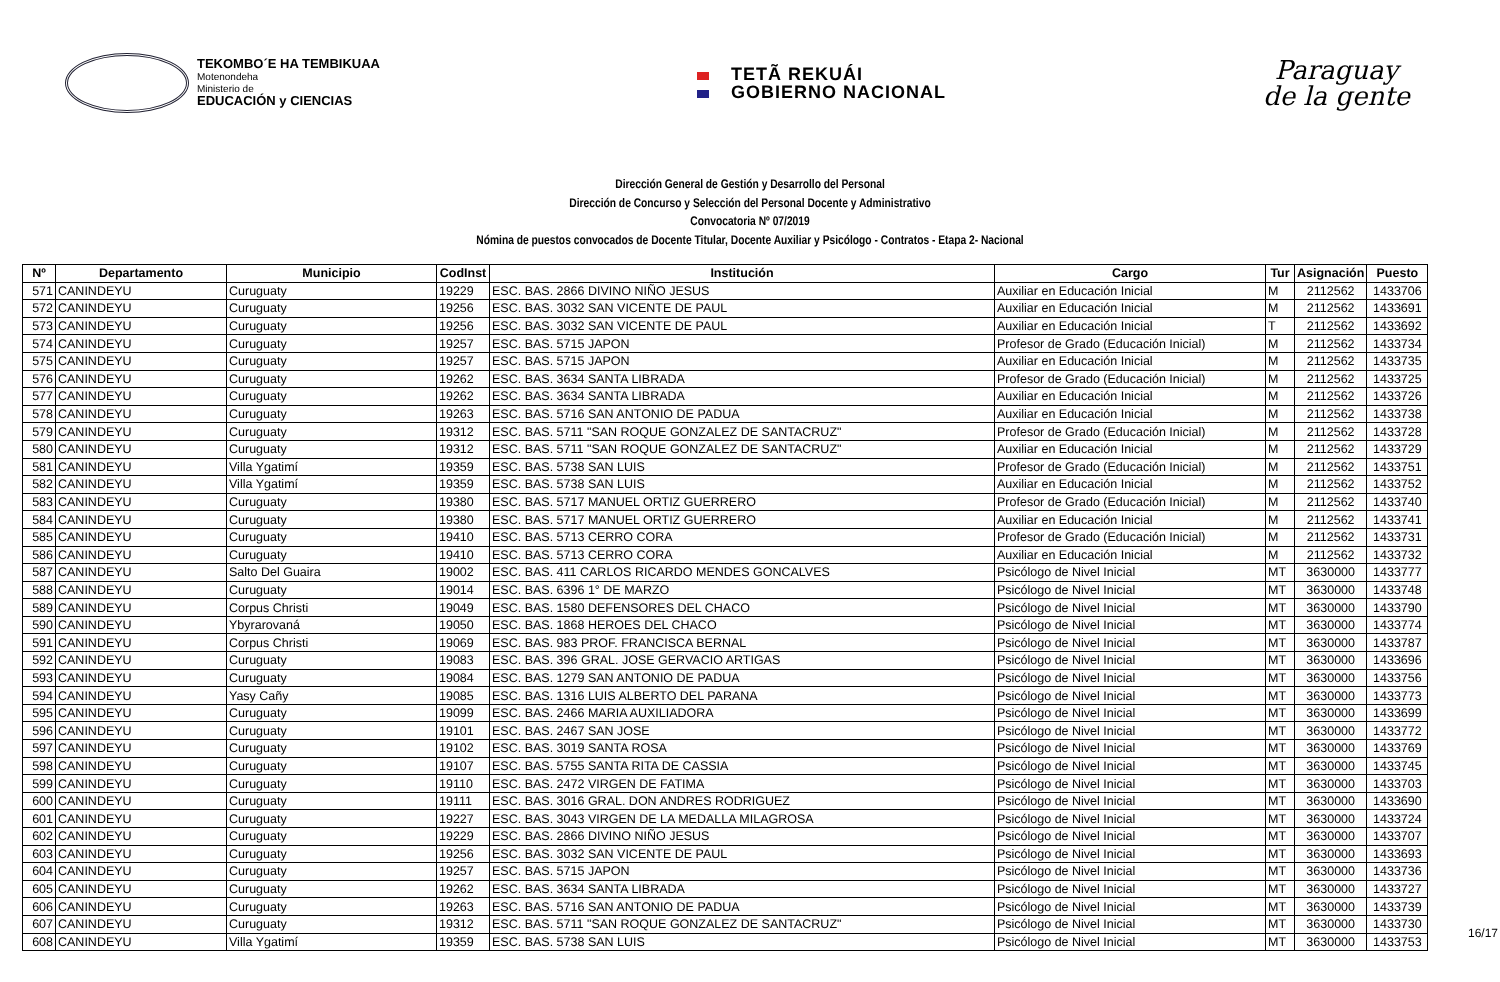TEKOMBO´E HA TEMBIKUAA
Motenondeha
Ministerio de
EDUCACIÓN y CIENCIAS
TETÃ REKUÁI
GOBIERNO NACIONAL
Paraguay
de la gente
Dirección General de Gestión y Desarrollo del Personal
Dirección de Concurso y Selección del Personal Docente y Administrativo
Convocatoria Nº 07/2019
Nómina de puestos convocados de Docente Titular, Docente Auxiliar y Psicólogo - Contratos - Etapa 2- Nacional
| Nº | Departamento | Municipio | CodInst | Institución | Cargo | Tur | Asignación | Puesto |
| --- | --- | --- | --- | --- | --- | --- | --- | --- |
| 571 | CANINDEYU | Curuguaty | 19229 | ESC. BAS. 2866 DIVINO NIÑO JESUS | Auxiliar en Educación Inicial | M | 2112562 | 1433706 |
| 572 | CANINDEYU | Curuguaty | 19256 | ESC. BAS. 3032 SAN VICENTE DE PAUL | Auxiliar en Educación Inicial | M | 2112562 | 1433691 |
| 573 | CANINDEYU | Curuguaty | 19256 | ESC. BAS. 3032 SAN VICENTE DE PAUL | Auxiliar en Educación Inicial | T | 2112562 | 1433692 |
| 574 | CANINDEYU | Curuguaty | 19257 | ESC. BAS. 5715 JAPON | Profesor de Grado (Educación Inicial) | M | 2112562 | 1433734 |
| 575 | CANINDEYU | Curuguaty | 19257 | ESC. BAS. 5715 JAPON | Auxiliar en Educación Inicial | M | 2112562 | 1433735 |
| 576 | CANINDEYU | Curuguaty | 19262 | ESC. BAS. 3634 SANTA LIBRADA | Profesor de Grado (Educación Inicial) | M | 2112562 | 1433725 |
| 577 | CANINDEYU | Curuguaty | 19262 | ESC. BAS. 3634 SANTA LIBRADA | Auxiliar en Educación Inicial | M | 2112562 | 1433726 |
| 578 | CANINDEYU | Curuguaty | 19263 | ESC. BAS. 5716 SAN ANTONIO DE PADUA | Auxiliar en Educación Inicial | M | 2112562 | 1433738 |
| 579 | CANINDEYU | Curuguaty | 19312 | ESC. BAS. 5711 "SAN ROQUE GONZALEZ DE SANTACRUZ" | Profesor de Grado (Educación Inicial) | M | 2112562 | 1433728 |
| 580 | CANINDEYU | Curuguaty | 19312 | ESC. BAS. 5711 "SAN ROQUE GONZALEZ DE SANTACRUZ" | Auxiliar en Educación Inicial | M | 2112562 | 1433729 |
| 581 | CANINDEYU | Villa Ygatimí | 19359 | ESC. BAS. 5738 SAN LUIS | Profesor de Grado (Educación Inicial) | M | 2112562 | 1433751 |
| 582 | CANINDEYU | Villa Ygatimí | 19359 | ESC. BAS. 5738 SAN LUIS | Auxiliar en Educación Inicial | M | 2112562 | 1433752 |
| 583 | CANINDEYU | Curuguaty | 19380 | ESC. BAS. 5717 MANUEL ORTIZ GUERRERO | Profesor de Grado (Educación Inicial) | M | 2112562 | 1433740 |
| 584 | CANINDEYU | Curuguaty | 19380 | ESC. BAS. 5717 MANUEL ORTIZ GUERRERO | Auxiliar en Educación Inicial | M | 2112562 | 1433741 |
| 585 | CANINDEYU | Curuguaty | 19410 | ESC. BAS. 5713 CERRO CORA | Profesor de Grado (Educación Inicial) | M | 2112562 | 1433731 |
| 586 | CANINDEYU | Curuguaty | 19410 | ESC. BAS. 5713 CERRO CORA | Auxiliar en Educación Inicial | M | 2112562 | 1433732 |
| 587 | CANINDEYU | Salto Del Guaira | 19002 | ESC. BAS. 411 CARLOS RICARDO MENDES GONCALVES | Psicólogo de Nivel Inicial | MT | 3630000 | 1433777 |
| 588 | CANINDEYU | Curuguaty | 19014 | ESC. BAS. 6396 1° DE MARZO | Psicólogo de Nivel Inicial | MT | 3630000 | 1433748 |
| 589 | CANINDEYU | Corpus Christi | 19049 | ESC. BAS. 1580 DEFENSORES DEL CHACO | Psicólogo de Nivel Inicial | MT | 3630000 | 1433790 |
| 590 | CANINDEYU | Ybyrarovaná | 19050 | ESC. BAS. 1868 HEROES DEL CHACO | Psicólogo de Nivel Inicial | MT | 3630000 | 1433774 |
| 591 | CANINDEYU | Corpus Christi | 19069 | ESC. BAS. 983 PROF. FRANCISCA BERNAL | Psicólogo de Nivel Inicial | MT | 3630000 | 1433787 |
| 592 | CANINDEYU | Curuguaty | 19083 | ESC. BAS. 396 GRAL. JOSE GERVACIO ARTIGAS | Psicólogo de Nivel Inicial | MT | 3630000 | 1433696 |
| 593 | CANINDEYU | Curuguaty | 19084 | ESC. BAS. 1279 SAN ANTONIO DE PADUA | Psicólogo de Nivel Inicial | MT | 3630000 | 1433756 |
| 594 | CANINDEYU | Yasy Cañy | 19085 | ESC. BAS. 1316 LUIS ALBERTO DEL PARANA | Psicólogo de Nivel Inicial | MT | 3630000 | 1433773 |
| 595 | CANINDEYU | Curuguaty | 19099 | ESC. BAS. 2466 MARIA AUXILIADORA | Psicólogo de Nivel Inicial | MT | 3630000 | 1433699 |
| 596 | CANINDEYU | Curuguaty | 19101 | ESC. BAS. 2467 SAN JOSE | Psicólogo de Nivel Inicial | MT | 3630000 | 1433772 |
| 597 | CANINDEYU | Curuguaty | 19102 | ESC. BAS. 3019 SANTA ROSA | Psicólogo de Nivel Inicial | MT | 3630000 | 1433769 |
| 598 | CANINDEYU | Curuguaty | 19107 | ESC. BAS. 5755 SANTA RITA DE CASSIA | Psicólogo de Nivel Inicial | MT | 3630000 | 1433745 |
| 599 | CANINDEYU | Curuguaty | 19110 | ESC. BAS. 2472 VIRGEN DE FATIMA | Psicólogo de Nivel Inicial | MT | 3630000 | 1433703 |
| 600 | CANINDEYU | Curuguaty | 19111 | ESC. BAS. 3016 GRAL. DON ANDRES RODRIGUEZ | Psicólogo de Nivel Inicial | MT | 3630000 | 1433690 |
| 601 | CANINDEYU | Curuguaty | 19227 | ESC. BAS. 3043 VIRGEN DE LA MEDALLA MILAGROSA | Psicólogo de Nivel Inicial | MT | 3630000 | 1433724 |
| 602 | CANINDEYU | Curuguaty | 19229 | ESC. BAS. 2866 DIVINO NIÑO JESUS | Psicólogo de Nivel Inicial | MT | 3630000 | 1433707 |
| 603 | CANINDEYU | Curuguaty | 19256 | ESC. BAS. 3032 SAN VICENTE DE PAUL | Psicólogo de Nivel Inicial | MT | 3630000 | 1433693 |
| 604 | CANINDEYU | Curuguaty | 19257 | ESC. BAS. 5715 JAPON | Psicólogo de Nivel Inicial | MT | 3630000 | 1433736 |
| 605 | CANINDEYU | Curuguaty | 19262 | ESC. BAS. 3634 SANTA LIBRADA | Psicólogo de Nivel Inicial | MT | 3630000 | 1433727 |
| 606 | CANINDEYU | Curuguaty | 19263 | ESC. BAS. 5716 SAN ANTONIO DE PADUA | Psicólogo de Nivel Inicial | MT | 3630000 | 1433739 |
| 607 | CANINDEYU | Curuguaty | 19312 | ESC. BAS. 5711 "SAN ROQUE GONZALEZ DE SANTACRUZ" | Psicólogo de Nivel Inicial | MT | 3630000 | 1433730 |
| 608 | CANINDEYU | Villa Ygatimí | 19359 | ESC. BAS. 5738 SAN LUIS | Psicólogo de Nivel Inicial | MT | 3630000 | 1433753 |
16/17